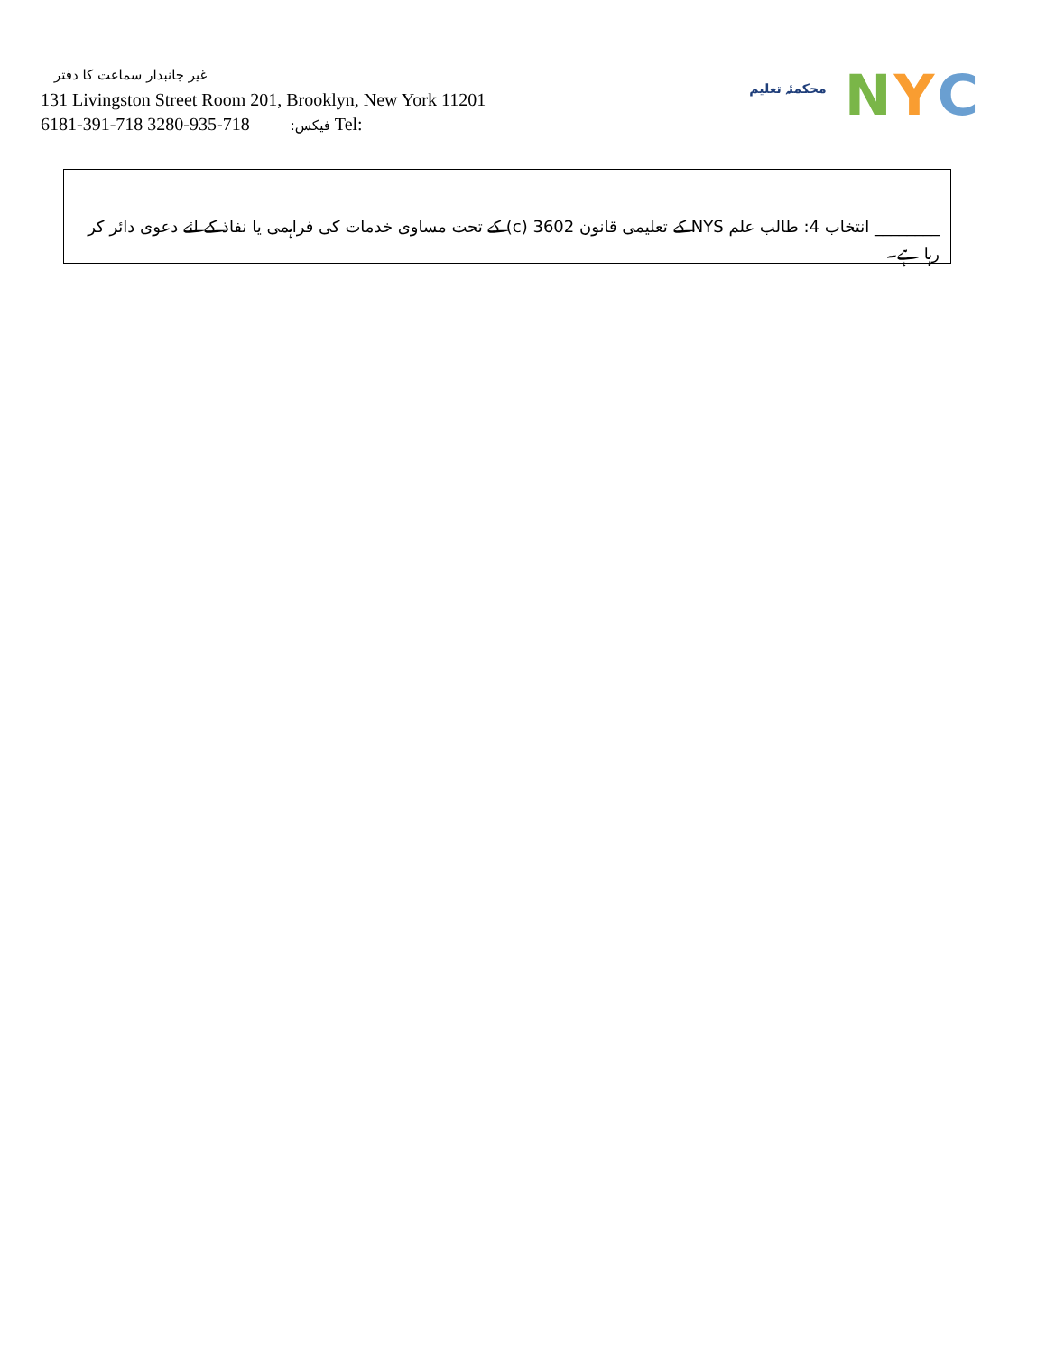غیر جانبدار سماعت کا دفتر
131 Livingston Street Room 201, Brooklyn, New York 11201
6181-391-718 فیکس: 718-935-3280 Tel:
محکمئہ تعلیم
N Y C
________ انتخاب 4: طالب علم NYS کے تعلیمی قانون 3602 (c) کے تحت مساوی خدمات کی فراہمی یا نفاذ کے لئے دعوی دائر کر رہا ہے۔